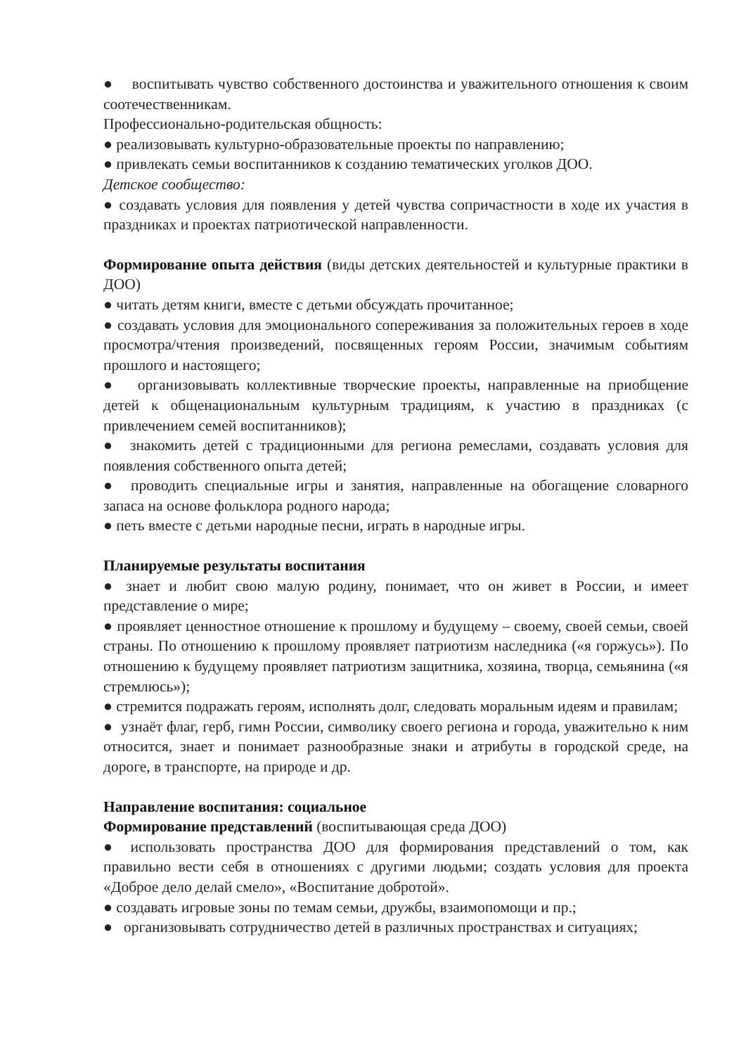● воспитывать чувство собственного достоинства и уважительного отношения к своим соотечественникам.
Профессионально-родительская общность:
● реализовывать культурно-образовательные проекты по направлению;
● привлекать семьи воспитанников к созданию тематических уголков ДОО.
Детское сообщество:
● создавать условия для появления у детей чувства сопричастности в ходе их участия в праздниках и проектах патриотической направленности.
Формирование опыта действия (виды детских деятельностей и культурные практики в ДОО)
● читать детям книги, вместе с детьми обсуждать прочитанное;
● создавать условия для эмоционального сопереживания за положительных героев в ходе просмотра/чтения произведений, посвященных героям России, значимым событиям прошлого и настоящего;
● организовывать коллективные творческие проекты, направленные на приобщение детей к общенациональным культурным традициям, к участию в праздниках (с привлечением семей воспитанников);
● знакомить детей с традиционными для региона ремеслами, создавать условия для появления собственного опыта детей;
● проводить специальные игры и занятия, направленные на обогащение словарного запаса на основе фольклора родного народа;
● петь вместе с детьми народные песни, играть в народные игры.
Планируемые результаты воспитания
● знает и любит свою малую родину, понимает, что он живет в России, и имеет представление о мире;
● проявляет ценностное отношение к прошлому и будущему – своему, своей семьи, своей страны. По отношению к прошлому проявляет патриотизм наследника («я горжусь»). По отношению к будущему проявляет патриотизм защитника, хозяина, творца, семьянина («я стремлюсь»);
● стремится подражать героям, исполнять долг, следовать моральным идеям и правилам;
● узнаёт флаг, герб, гимн России, символику своего региона и города, уважительно к ним относится, знает и понимает разнообразные знаки и атрибуты в городской среде, на дороге, в транспорте, на природе и др.
Направление воспитания: социальное
Формирование представлений (воспитывающая среда ДОО)
● использовать пространства ДОО для формирования представлений о том, как правильно вести себя в отношениях с другими людьми; создать условия для проекта «Доброе дело делай смело», «Воспитание добротой».
● создавать игровые зоны по темам семьи, дружбы, взаимопомощи и пр.;
● организовывать сотрудничество детей в различных пространствах и ситуациях;